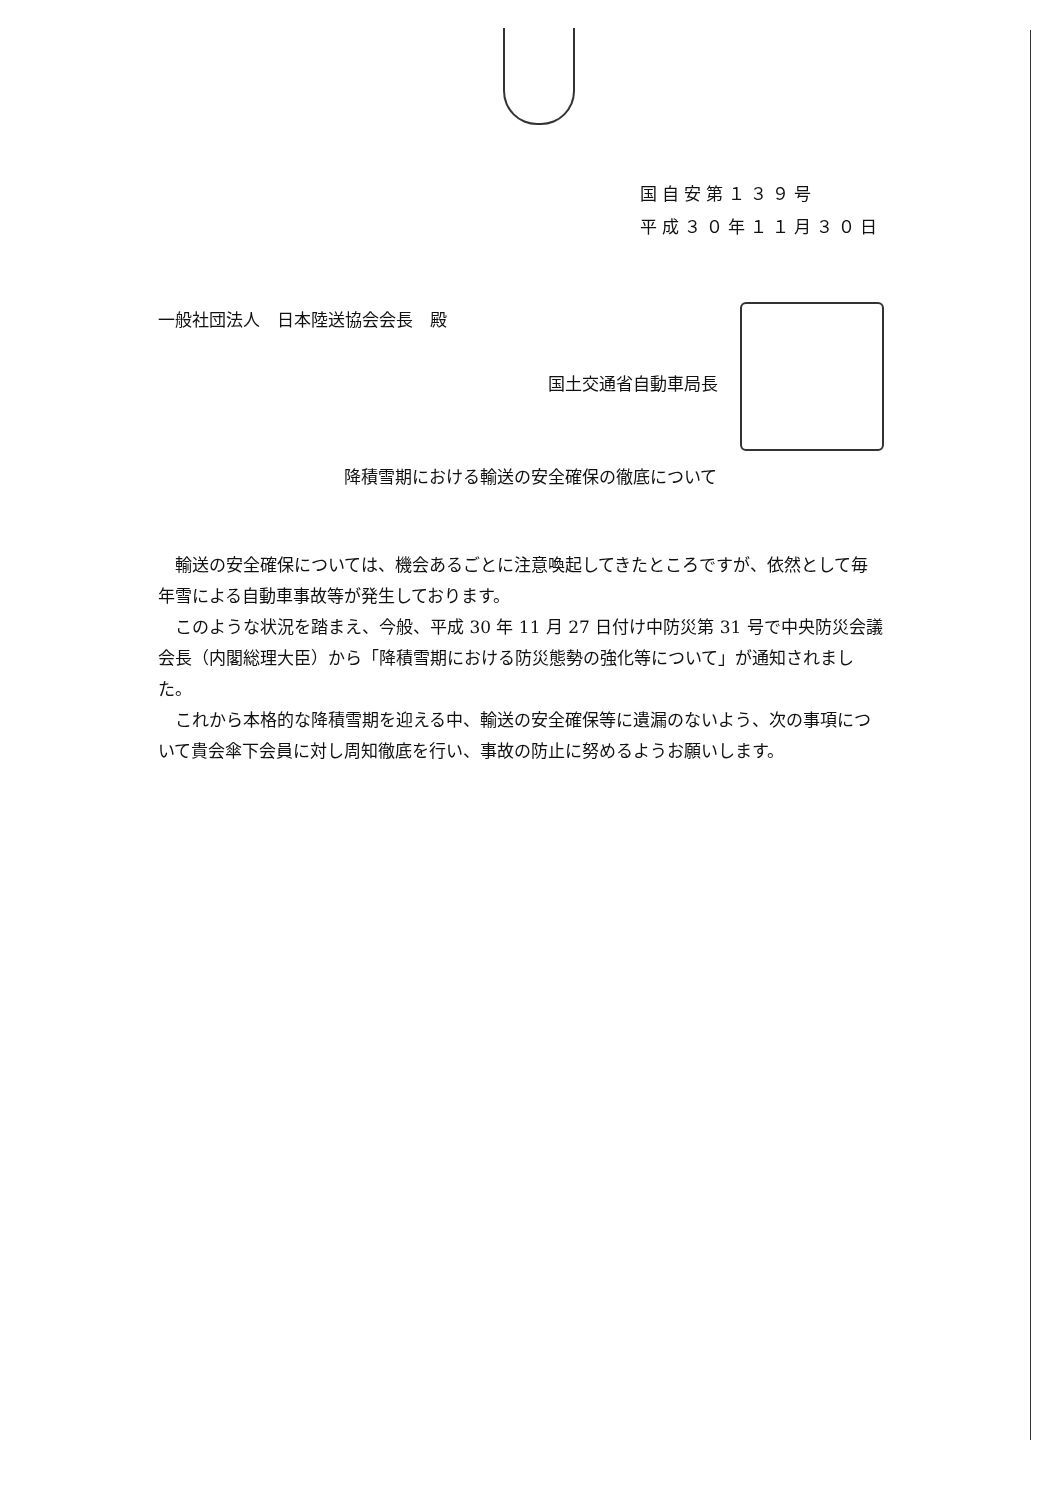国自安第１３９号
平成３０年１１月３０日
一般社団法人　日本陸送協会会長　殿
国土交通省自動車局長
降積雪期における輸送の安全確保の徹底について
輸送の安全確保については、機会あるごとに注意喚起してきたところですが、依然として毎年雪による自動車事故等が発生しております。
このような状況を踏まえ、今般、平成 30 年 11 月 27 日付け中防災第 31 号で中央防災会議会長（内閣総理大臣）から「降積雪期における防災態勢の強化等について」が通知されました。
これから本格的な降積雪期を迎える中、輸送の安全確保等に遺漏のないよう、次の事項について貴会傘下会員に対し周知徹底を行い、事故の防止に努めるようお願いします。